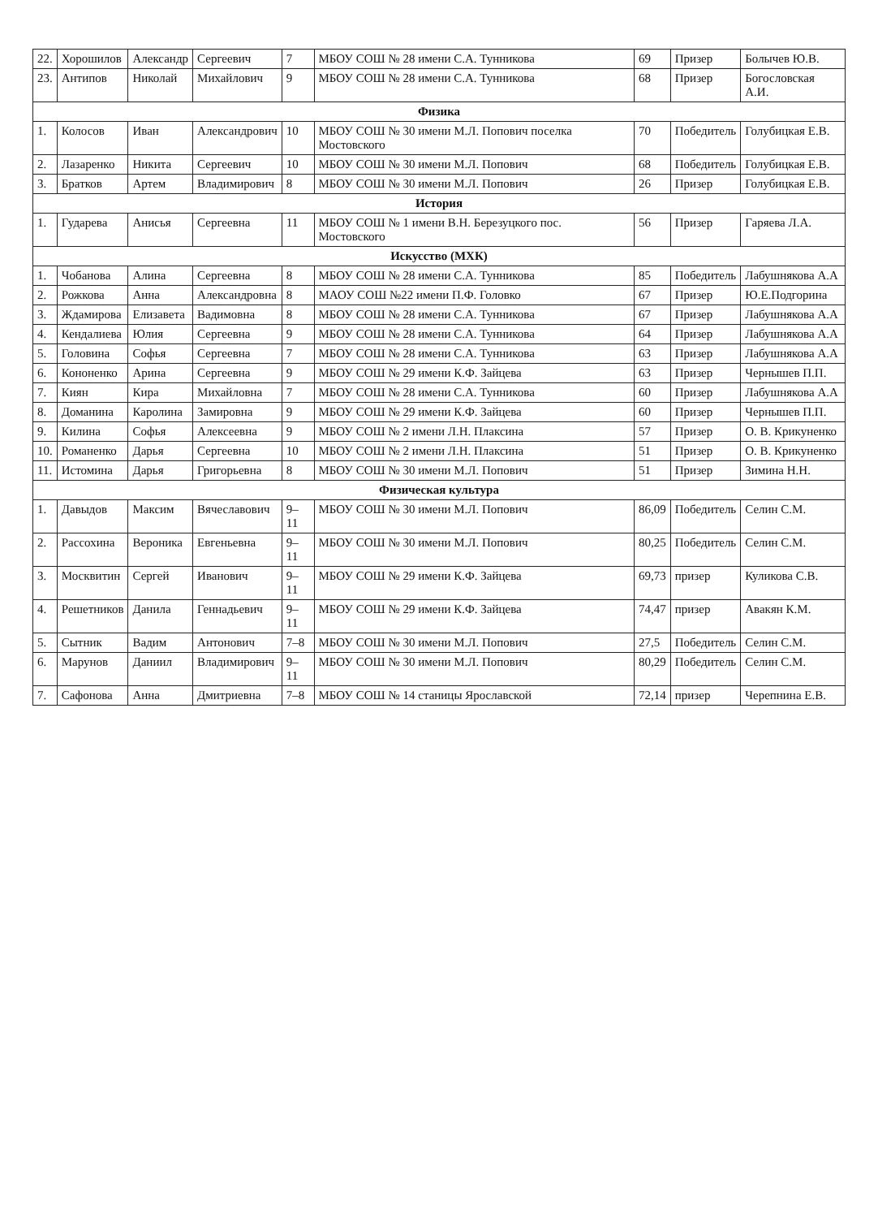| 22. | Хорошилов | Александр | Сергеевич | 7 | МБОУ СОШ № 28 имени С.А. Тунникова | 69 | Призер | Болычев Ю.В. |
| 23. | Антипов | Николай | Михайлович | 9 | МБОУ СОШ № 28 имени С.А. Тунникова | 68 | Призер | Богословская А.И. |
| Физика | | | | | | | | |
| 1. | Колосов | Иван | Александрович | 10 | МБОУ СОШ № 30 имени М.Л. Попович поселка Мостовского | 70 | Победитель | Голубицкая Е.В. |
| 2. | Лазаренко | Никита | Сергеевич | 10 | МБОУ СОШ № 30 имени М.Л. Попович | 68 | Победитель | Голубицкая Е.В. |
| 3. | Братков | Артем | Владимирович | 8 | МБОУ СОШ № 30 имени М.Л. Попович | 26 | Призер | Голубицкая Е.В. |
| История | | | | | | | | |
| 1. | Гударева | Анисья | Сергеевна | 11 | МБОУ СОШ № 1 имени В.Н. Березуцкого пос. Мостовского | 56 | Призер | Гаряева Л.А. |
| Искусство (МХК) | | | | | | | | |
| 1. | Чобанова | Алина | Сергеевна | 8 | МБОУ СОШ № 28 имени С.А. Тунникова | 85 | Победитель | Лабушнякова А.А |
| 2. | Рожкова | Анна | Александровна | 8 | МАОУ СОШ №22 имени П.Ф. Головко | 67 | Призер | Ю.Е.Подгорина |
| 3. | Ждамирова | Елизавета | Вадимовна | 8 | МБОУ СОШ № 28 имени С.А. Тунникова | 67 | Призер | Лабушнякова А.А |
| 4. | Кендалиева | Юлия | Сергеевна | 9 | МБОУ СОШ № 28 имени С.А. Тунникова | 64 | Призер | Лабушнякова А.А |
| 5. | Головина | Софья | Сергеевна | 7 | МБОУ СОШ № 28 имени С.А. Тунникова | 63 | Призер | Лабушнякова А.А |
| 6. | Кононенко | Арина | Сергеевна | 9 | МБОУ СОШ № 29 имени К.Ф. Зайцева | 63 | Призер | Чернышев П.П. |
| 7. | Киян | Кира | Михайловна | 7 | МБОУ СОШ № 28 имени С.А. Тунникова | 60 | Призер | Лабушнякова А.А |
| 8. | Доманина | Каролина | Замировна | 9 | МБОУ СОШ № 29 имени К.Ф. Зайцева | 60 | Призер | Чернышев П.П. |
| 9. | Килина | Софья | Алексеевна | 9 | МБОУ СОШ № 2 имени Л.Н. Плаксина | 57 | Призер | О. В. Крикуненко |
| 10. | Романенко | Дарья | Сергеевна | 10 | МБОУ СОШ № 2 имени Л.Н. Плаксина | 51 | Призер | О. В. Крикуненко |
| 11. | Истомина | Дарья | Григорьевна | 8 | МБОУ СОШ № 30 имени М.Л. Попович | 51 | Призер | Зимина Н.Н. |
| Физическая культура | | | | | | | | |
| 1. | Давыдов | Максим | Вячеславович | 9–11 | МБОУ СОШ № 30 имени М.Л. Попович | 86,09 | Победитель | Селин С.М. |
| 2. | Рассохина | Вероника | Евгеньевна | 9–11 | МБОУ СОШ № 30 имени М.Л. Попович | 80,25 | Победитель | Селин С.М. |
| 3. | Москвитин | Сергей | Иванович | 9–11 | МБОУ СОШ № 29 имени К.Ф. Зайцева | 69,73 | призер | Куликова С.В. |
| 4. | Решетников | Данила | Геннадьевич | 9–11 | МБОУ СОШ № 29 имени К.Ф. Зайцева | 74,47 | призер | Авакян К.М. |
| 5. | Сытник | Вадим | Антонович | 7–8 | МБОУ СОШ № 30 имени М.Л. Попович | 27,5 | Победитель | Селин С.М. |
| 6. | Марунов | Даниил | Владимирович | 9–11 | МБОУ СОШ № 30 имени М.Л. Попович | 80,29 | Победитель | Селин С.М. |
| 7. | Сафонова | Анна | Дмитриевна | 7–8 | МБОУ СОШ № 14 станицы Ярославской | 72,14 | призер | Черепнина Е.В. |